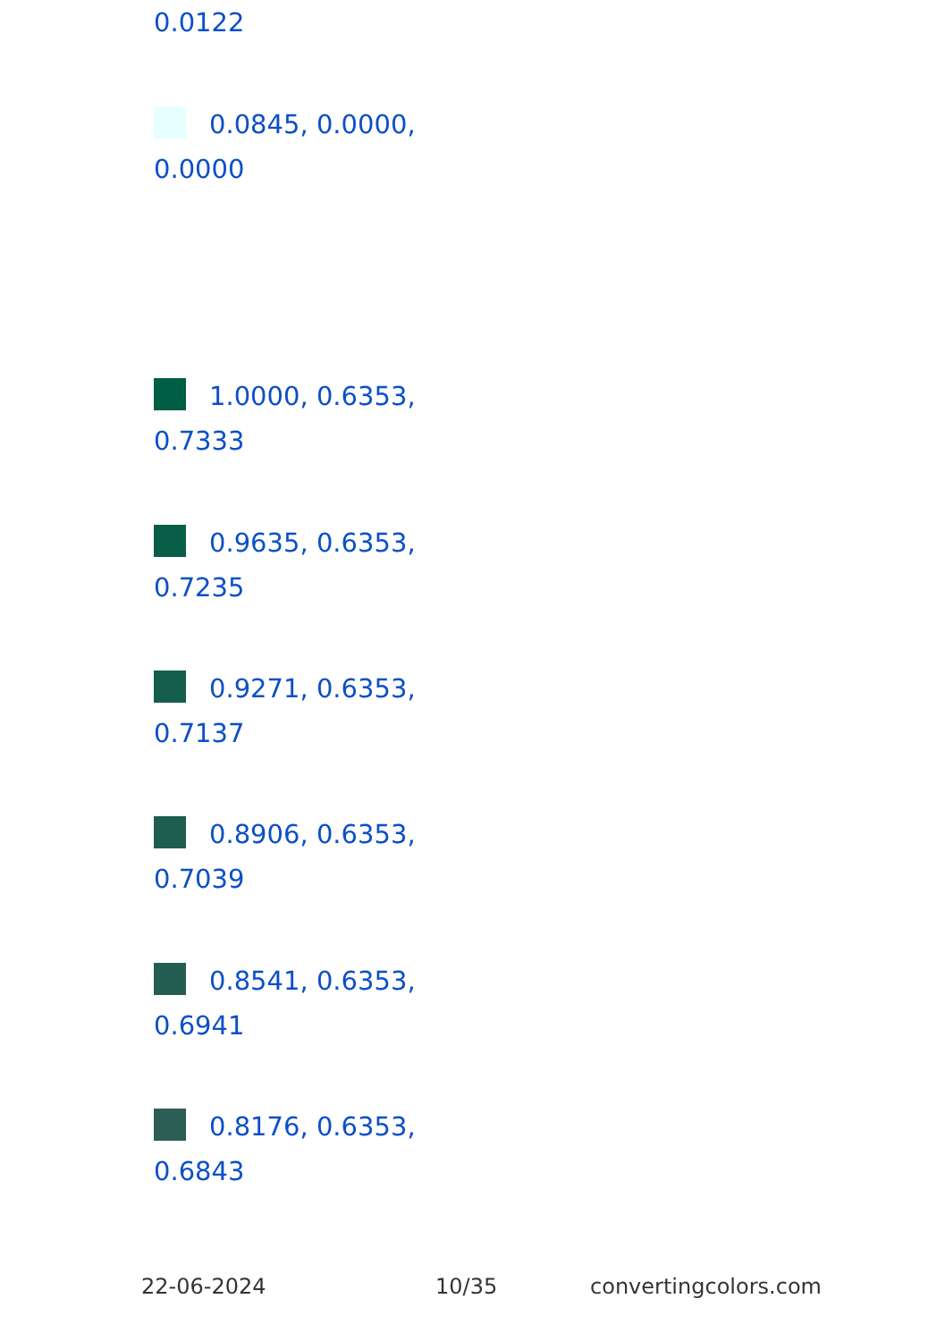0.0122
0.0845, 0.0000, 0.0000
1.0000, 0.6353, 0.7333
0.9635, 0.6353, 0.7235
0.9271, 0.6353, 0.7137
0.8906, 0.6353, 0.7039
0.8541, 0.6353, 0.6941
0.8176, 0.6353, 0.6843
22-06-2024 10/35 convertingcolors.com